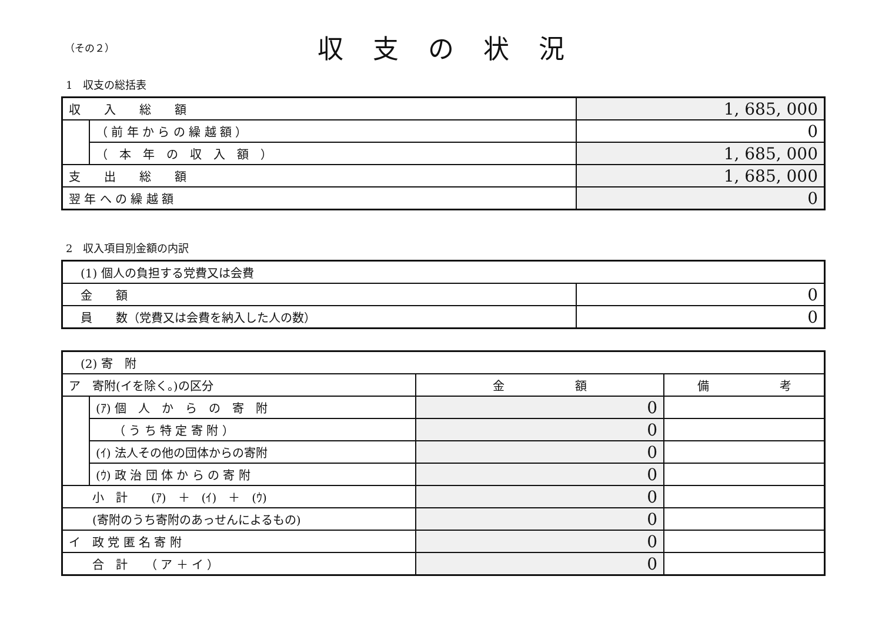（その２）
収支の状況
1　収支の総括表
| 収 入 総 額 | | 1, 685, 000 |
| | （ 前 年 か ら の 繰 越 額 ） | 0 |
| | （ 本 年 の 収 入 額 ） | 1, 685, 000 |
| 支 出 総 額 | | 1, 685, 000 |
| 翌 年 へ の 繰 越 額 | | 0 |
2　収入項目別金額の内訳
| (1) 個人の負担する党費又は会費 | |
| 金 額 | 0 |
| 員 数（党費又は会費を納入した人の数） | 0 |
| (2) 寄 附 | | | |
| ア 寄附(イを除く。)の区分 | | 金 額 | 備 考 |
| | (ｱ) 個 人 か ら の 寄 附 | 0 | |
| | （ う ち 特 定 寄 附 ） | 0 | |
| | (ｲ) 法人その他の団体からの寄附 | 0 | |
| | (ｳ) 政 治 団 体 か ら の 寄 附 | 0 | |
| 小 計 (ｱ) ＋ (ｲ) ＋ (ｳ) | | 0 | |
| (寄附のうち寄附のあっせんによるもの) | | 0 | |
| イ 政 党 匿 名 寄 附 | | 0 | |
| 合 計 （ ア ＋ イ ） | | 0 | |